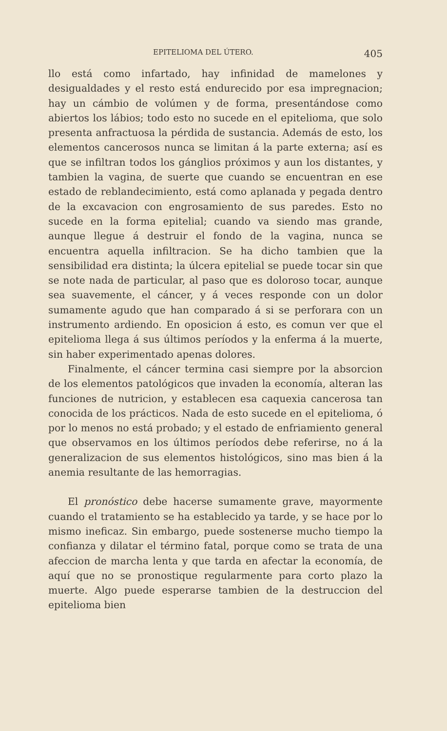EPITELIOMA DEL ÚTERO. 405
llo está como infartado, hay infinidad de mamelones y desigualdades y el resto está endurecido por esa impregnacion; hay un cámbio de volúmen y de forma, presentándose como abiertos los lábios; todo esto no sucede en el epitelioma, que solo presenta anfractuosa la pérdida de sustancia. Además de esto, los elementos cancerosos nunca se limitan á la parte externa; así es que se infiltran todos los gánglios próximos y aun los distantes, y tambien la vagina, de suerte que cuando se encuentran en ese estado de reblandecimiento, está como aplanada y pegada dentro de la excavacion con engrosamiento de sus paredes. Esto no sucede en la forma epitelial; cuando va siendo mas grande, aunque llegue á destruir el fondo de la vagina, nunca se encuentra aquella infiltracion. Se ha dicho tambien que la sensibilidad era distinta; la úlcera epitelial se puede tocar sin que se note nada de particular, al paso que es doloroso tocar, aunque sea suavemente, el cáncer, y á veces responde con un dolor sumamente agudo que han comparado á si se perforara con un instrumento ardiendo. En oposicion á esto, es comun ver que el epitelioma llega á sus últimos períodos y la enferma á la muerte, sin haber experimentado apenas dolores.
Finalmente, el cáncer termina casi siempre por la absorcion de los elementos patológicos que invaden la economía, alteran las funciones de nutricion, y establecen esa caquexia cancerosa tan conocida de los prácticos. Nada de esto sucede en el epitelioma, ó por lo menos no está probado; y el estado de enfriamiento general que observamos en los últimos períodos debe referirse, no á la generalizacion de sus elementos histológicos, sino mas bien á la anemia resultante de las hemorragias.
El pronóstico debe hacerse sumamente grave, mayormente cuando el tratamiento se ha establecido ya tarde, y se hace por lo mismo ineficaz. Sin embargo, puede sostenerse mucho tiempo la confianza y dilatar el término fatal, porque como se trata de una afeccion de marcha lenta y que tarda en afectar la economía, de aquí que no se pronostique regularmente para corto plazo la muerte. Algo puede esperarse tambien de la destruccion del epitelioma bien